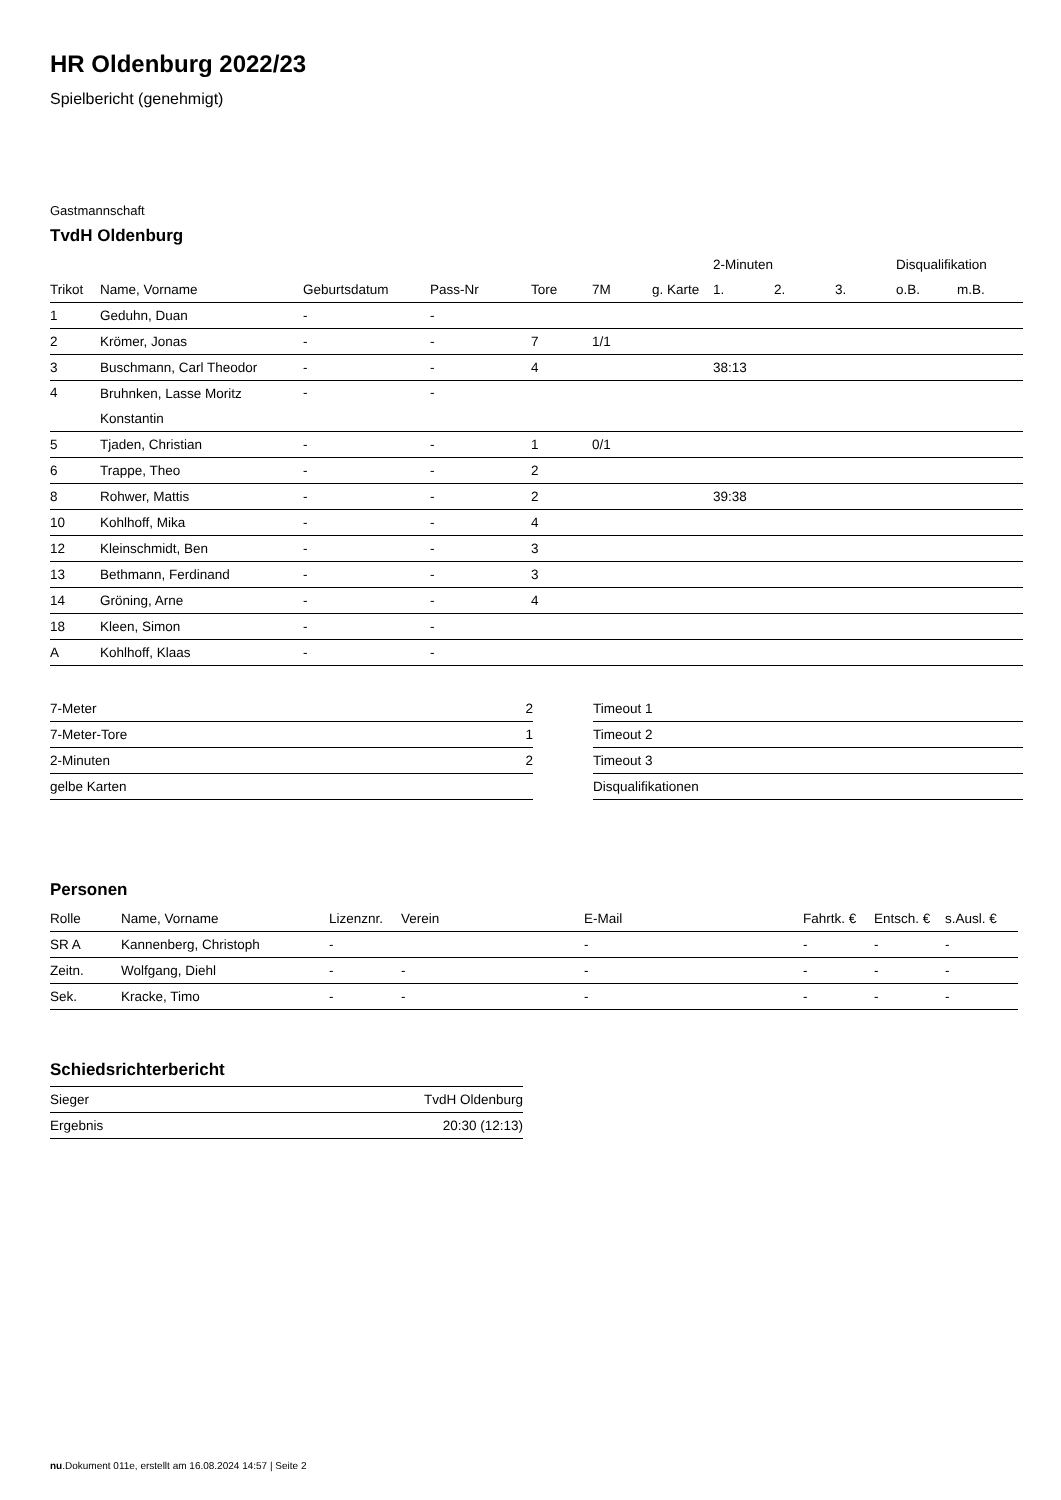HR Oldenburg 2022/23
Spielbericht (genehmigt)
Gastmannschaft
TvdH Oldenburg
| | | | | | | | 2-Minuten | | | Disqualifikation | |
| --- | --- | --- | --- | --- | --- | --- | --- | --- | --- | --- | --- |
| Trikot | Name, Vorname | Geburtsdatum | Pass-Nr | Tore | 7M | g. Karte | 1. | 2. | 3. | o.B. | m.B. |
| 1 | Geduhn, Duan | - | - | | | | | | | | |
| 2 | Krömer, Jonas | - | - | 7 | 1/1 | | | | | | |
| 3 | Buschmann, Carl Theodor | - | - | 4 | | | 38:13 | | | | |
| 4 | Bruhnken, Lasse Moritz Konstantin | - | - | | | | | | | | |
| 5 | Tjaden, Christian | - | - | 1 | 0/1 | | | | | | |
| 6 | Trappe, Theo | - | - | 2 | | | | | | | |
| 8 | Rohwer, Mattis | - | - | 2 | | | 39:38 | | | | |
| 10 | Kohlhoff, Mika | - | - | 4 | | | | | | | |
| 12 | Kleinschmidt, Ben | - | - | 3 | | | | | | | |
| 13 | Bethmann, Ferdinand | - | - | 3 | | | | | | | |
| 14 | Gröning, Arne | - | - | 4 | | | | | | | |
| 18 | Kleen, Simon | - | - | | | | | | | | |
| A | Kohlhoff, Klaas | - | - | | | | | | | | |
| 7-Meter | 2 |
| 7-Meter-Tore | 1 |
| 2-Minuten | 2 |
| gelbe Karten | |
| Timeout 1 |
| Timeout 2 |
| Timeout 3 |
| Disqualifikationen |
Personen
| Rolle | Name, Vorname | Lizenznr. | Verein | E-Mail | Fahrtk. € | Entsch. € | s.Ausl. € |
| --- | --- | --- | --- | --- | --- | --- | --- |
| SR A | Kannenberg, Christoph | - | | - | - | - | - |
| Zeitn. | Wolfgang, Diehl | - | - | - | - | - | - |
| Sek. | Kracke, Timo | - | - | - | - | - | - |
Schiedsrichterbericht
| Sieger | TvdH Oldenburg |
| Ergebnis | 20:30 (12:13) |
nu.Dokument 011e, erstellt am 16.08.2024 14:57 | Seite 2